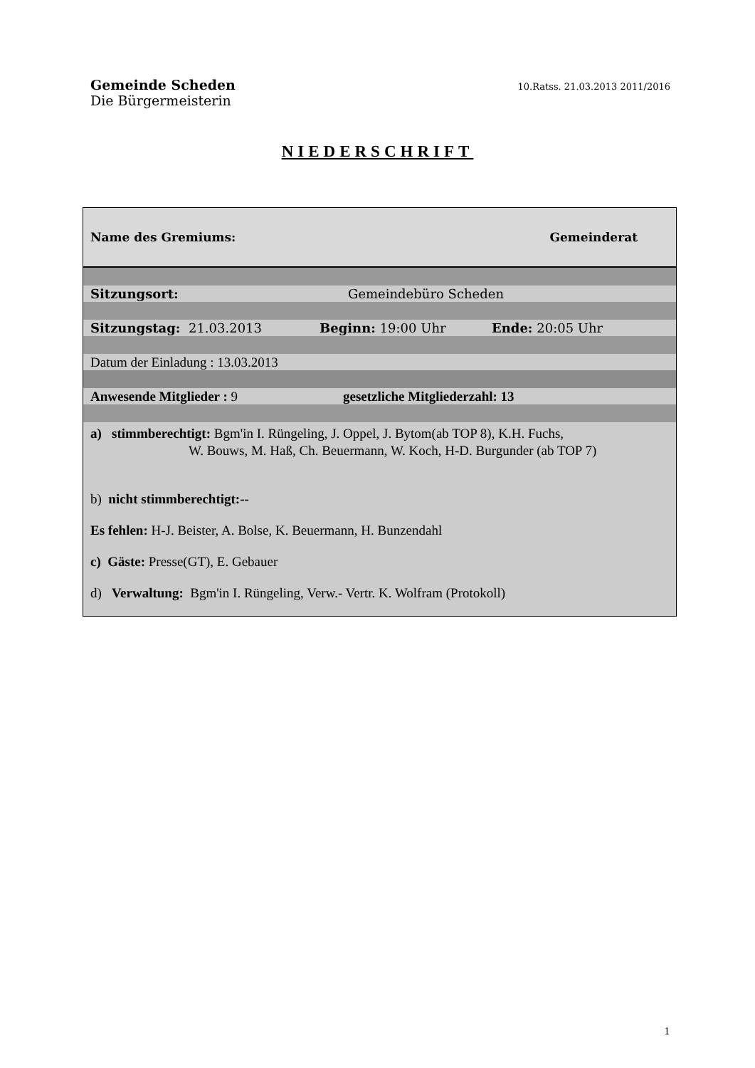Gemeinde Scheden
Die Bürgermeisterin
10.Ratss. 21.03.2013 2011/2016
NIEDERSCHRIFT
Name des Gremiums: Gemeinderat
Sitzungsort: Gemeindebüro Scheden
Sitzungstag: 21.03.2013 Beginn: 19:00 Uhr Ende: 20:05 Uhr
Datum der Einladung : 13.03.2013
Anwesende Mitglieder : 9 gesetzliche Mitgliederzahl: 13
a) stimmberechtigt: Bgm'in I. Rüngeling, J. Oppel, J. Bytom(ab TOP 8), K.H. Fuchs,
W. Bouws, M. Haß, Ch. Beuermann, W. Koch, H-D. Burgunder (ab TOP 7)
b) nicht stimmberechtigt:--
Es fehlen: H-J. Beister, A. Bolse, K. Beuermann, H. Bunzendahl
c) Gäste: Presse(GT), E. Gebauer
d) Verwaltung: Bgm'in I. Rüngeling, Verw.- Vertr. K. Wolfram (Protokoll)
1